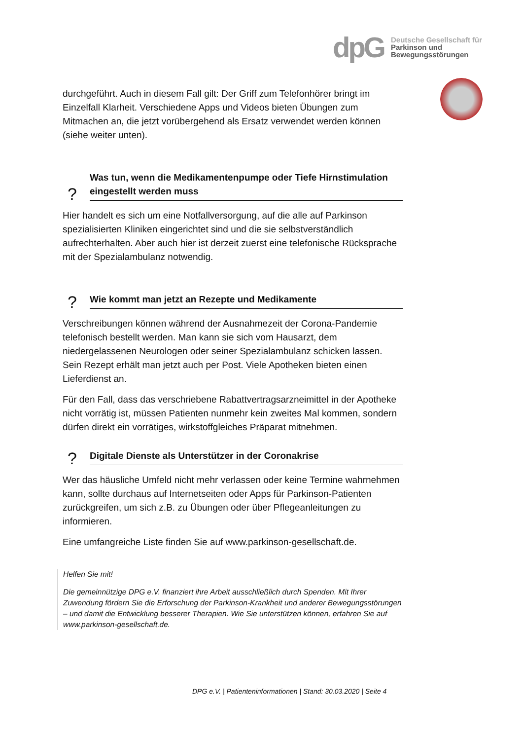dpG
Deutsche Gesellschaft für
Parkinson und
Bewegungsstörungen
durchgeführt. Auch in diesem Fall gilt: Der Griff zum Telefonhörer bringt im Einzelfall Klarheit. Verschiedene Apps und Videos bieten Übungen zum Mitmachen an, die jetzt vorübergehend als Ersatz verwendet werden können (siehe weiter unten).
?
Was tun, wenn die Medikamentenpumpe oder Tiefe Hirnstimulation eingestellt werden muss
Hier handelt es sich um eine Notfallversorgung, auf die alle auf Parkinson spezialisierten Kliniken eingerichtet sind und die sie selbstverständlich aufrechterhalten. Aber auch hier ist derzeit zuerst eine telefonische Rücksprache mit der Spezialambulanz notwendig.
?
Wie kommt man jetzt an Rezepte und Medikamente
Verschreibungen können während der Ausnahmezeit der Corona-Pandemie telefonisch bestellt werden. Man kann sie sich vom Hausarzt, dem niedergelassenen Neurologen oder seiner Spezialambulanz schicken lassen. Sein Rezept erhält man jetzt auch per Post. Viele Apotheken bieten einen Lieferdienst an.
Für den Fall, dass das verschriebene Rabattvertragsarzneimittel in der Apotheke nicht vorrätig ist, müssen Patienten nunmehr kein zweites Mal kommen, sondern dürfen direkt ein vorrätiges, wirkstoffgleiches Präparat mitnehmen.
?
Digitale Dienste als Unterstützer in der Coronakrise
Wer das häusliche Umfeld nicht mehr verlassen oder keine Termine wahrnehmen kann, sollte durchaus auf Internetseiten oder Apps für Parkinson-Patienten zurückgreifen, um sich z.B. zu Übungen oder über Pflegeanleitungen zu informieren.
Eine umfangreiche Liste finden Sie auf www.parkinson-gesellschaft.de.
Helfen Sie mit!
Die gemeinnützige DPG e.V. finanziert ihre Arbeit ausschließlich durch Spenden. Mit Ihrer Zuwendung fördern Sie die Erforschung der Parkinson-Krankheit und anderer Bewegungsstörungen – und damit die Entwicklung besserer Therapien. Wie Sie unterstützen können, erfahren Sie auf www.parkinson-gesellschaft.de.
DPG e.V. | Patienteninformationen | Stand: 30.03.2020 | Seite 4